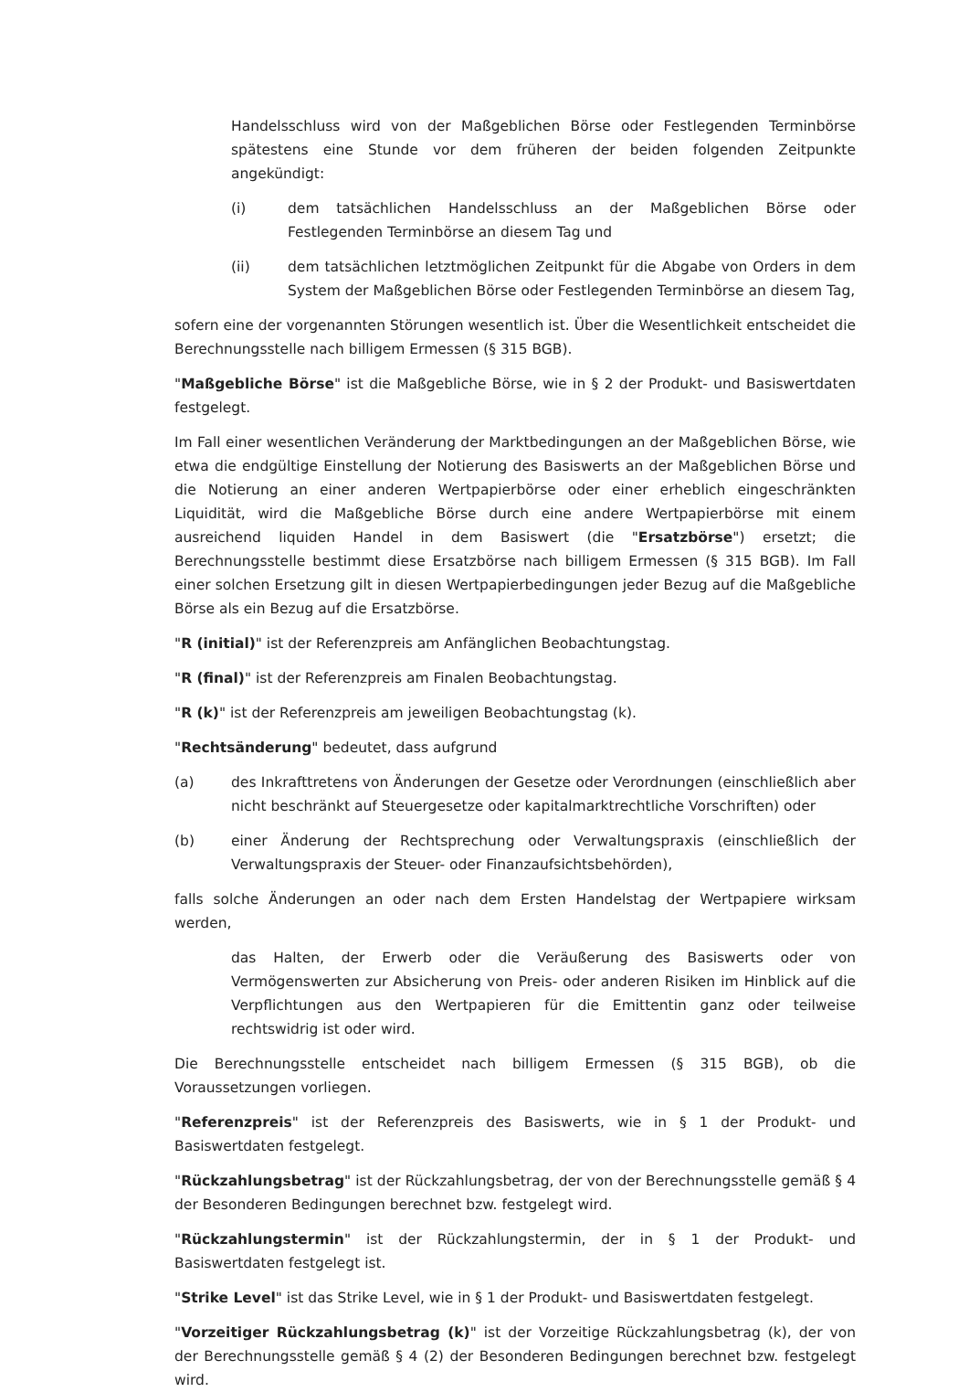Handelsschluss wird von der Maßgeblichen Börse oder Festlegenden Terminbörse spätestens eine Stunde vor dem früheren der beiden folgenden Zeitpunkte angekündigt:
(i) dem tatsächlichen Handelsschluss an der Maßgeblichen Börse oder Festlegenden Terminbörse an diesem Tag und
(ii) dem tatsächlichen letztmöglichen Zeitpunkt für die Abgabe von Orders in dem System der Maßgeblichen Börse oder Festlegenden Terminbörse an diesem Tag,
sofern eine der vorgenannten Störungen wesentlich ist. Über die Wesentlichkeit entscheidet die Berechnungsstelle nach billigem Ermessen (§ 315 BGB).
"Maßgebliche Börse" ist die Maßgebliche Börse, wie in § 2 der Produkt- und Basiswertdaten festgelegt.
Im Fall einer wesentlichen Veränderung der Marktbedingungen an der Maßgeblichen Börse, wie etwa die endgültige Einstellung der Notierung des Basiswerts an der Maßgeblichen Börse und die Notierung an einer anderen Wertpapierbörse oder einer erheblich eingeschränkten Liquidität, wird die Maßgebliche Börse durch eine andere Wertpapierbörse mit einem ausreichend liquiden Handel in dem Basiswert (die "Ersatzbörse") ersetzt; die Berechnungsstelle bestimmt diese Ersatzbörse nach billigem Ermessen (§ 315 BGB). Im Fall einer solchen Ersetzung gilt in diesen Wertpapierbedingungen jeder Bezug auf die Maßgebliche Börse als ein Bezug auf die Ersatzbörse.
"R (initial)" ist der Referenzpreis am Anfänglichen Beobachtungstag.
"R (final)" ist der Referenzpreis am Finalen Beobachtungstag.
"R (k)" ist der Referenzpreis am jeweiligen Beobachtungstag (k).
"Rechtsänderung" bedeutet, dass aufgrund
(a) des Inkrafttretens von Änderungen der Gesetze oder Verordnungen (einschließlich aber nicht beschränkt auf Steuergesetze oder kapitalmarktrechtliche Vorschriften) oder
(b) einer Änderung der Rechtsprechung oder Verwaltungspraxis (einschließlich der Verwaltungspraxis der Steuer- oder Finanzaufsichtsbehörden),
falls solche Änderungen an oder nach dem Ersten Handelstag der Wertpapiere wirksam werden,
das Halten, der Erwerb oder die Veräußerung des Basiswerts oder von Vermögenswerten zur Absicherung von Preis- oder anderen Risiken im Hinblick auf die Verpflichtungen aus den Wertpapieren für die Emittentin ganz oder teilweise rechtswidrig ist oder wird.
Die Berechnungsstelle entscheidet nach billigem Ermessen (§ 315 BGB), ob die Voraussetzungen vorliegen.
"Referenzpreis" ist der Referenzpreis des Basiswerts, wie in § 1 der Produkt- und Basiswertdaten festgelegt.
"Rückzahlungsbetrag" ist der Rückzahlungsbetrag, der von der Berechnungsstelle gemäß § 4 der Besonderen Bedingungen berechnet bzw. festgelegt wird.
"Rückzahlungstermin" ist der Rückzahlungstermin, der in § 1 der Produkt- und Basiswertdaten festgelegt ist.
"Strike Level" ist das Strike Level, wie in § 1 der Produkt- und Basiswertdaten festgelegt.
"Vorzeitiger Rückzahlungsbetrag (k)" ist der Vorzeitige Rückzahlungsbetrag (k), der von der Berechnungsstelle gemäß § 4 (2) der Besonderen Bedingungen berechnet bzw. festgelegt wird.